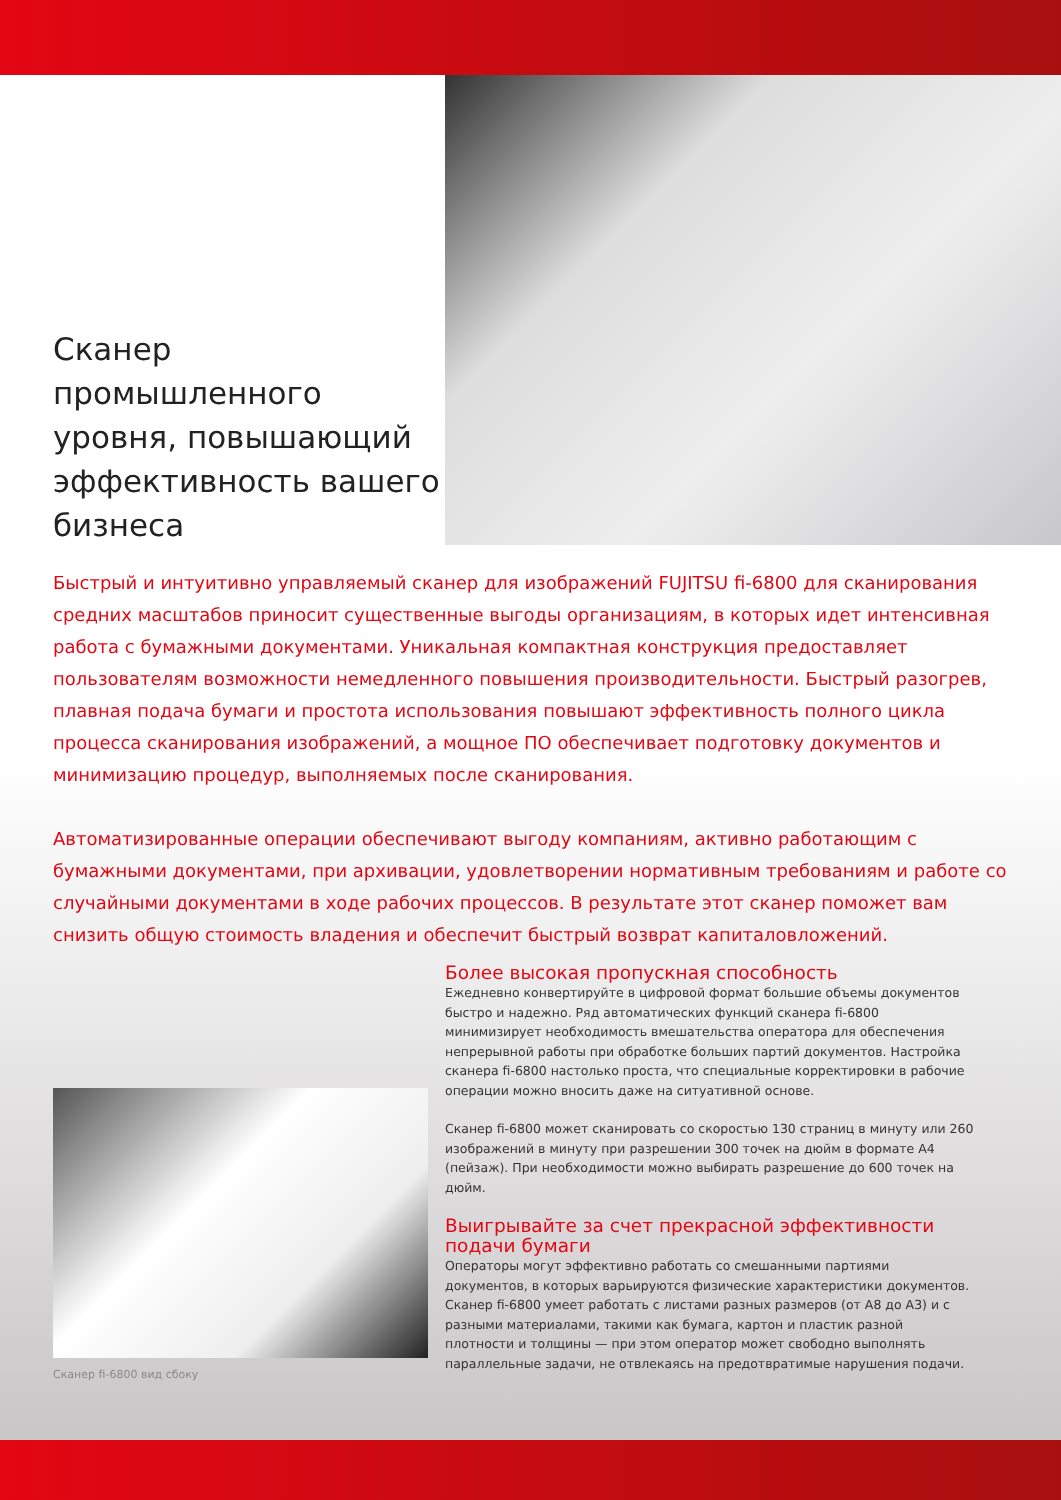Сканер промышленного уровня, повышающий эффективность вашего бизнеса
Быстрый и интуитивно управляемый сканер для изображений FUJITSU fi-6800 для сканирования средних масштабов приносит существенные выгоды организациям, в которых идет интенсивная работа с бумажными документами. Уникальная компактная конструкция предоставляет пользователям возможности немедленного повышения производительности. Быстрый разогрев, плавная подача бумаги и простота использования повышают эффективность полного цикла процесса сканирования изображений, а мощное ПО обеспечивает подготовку документов и минимизацию процедур, выполняемых после сканирования.
Автоматизированные операции обеспечивают выгоду компаниям, активно работающим с бумажными документами, при архивации, удовлетворении нормативным требованиям и работе со случайными документами в ходе рабочих процессов. В результате этот сканер поможет вам снизить общую стоимость владения и обеспечит быстрый возврат капиталовложений.
Сканер fi-6800 вид сбоку
Более высокая пропускная способность
Ежедневно конвертируйте в цифровой формат большие объемы документов быстро и надежно. Ряд автоматических функций сканера fi-6800 минимизирует необходимость вмешательства оператора для обеспечения непрерывной работы при обработке больших партий документов. Настройка сканера fi-6800 настолько проста, что специальные корректировки в рабочие операции можно вносить даже на ситуативной основе.
Сканер fi-6800 может сканировать со скоростью 130 страниц в минуту или 260 изображений в минуту при разрешении 300 точек на дюйм в формате А4 (пейзаж). При необходимости можно выбирать разрешение до 600 точек на дюйм.
Выигрывайте за счет прекрасной эффективности подачи бумаги
Операторы могут эффективно работать со смешанными партиями документов, в которых варьируются физические характеристики документов. Сканер fi-6800 умеет работать с листами разных размеров (от А8 до А3) и с разными материалами, такими как бумага, картон и пластик разной плотности и толщины — при этом оператор может свободно выполнять параллельные задачи, не отвлекаясь на предотвратимые нарушения подачи.